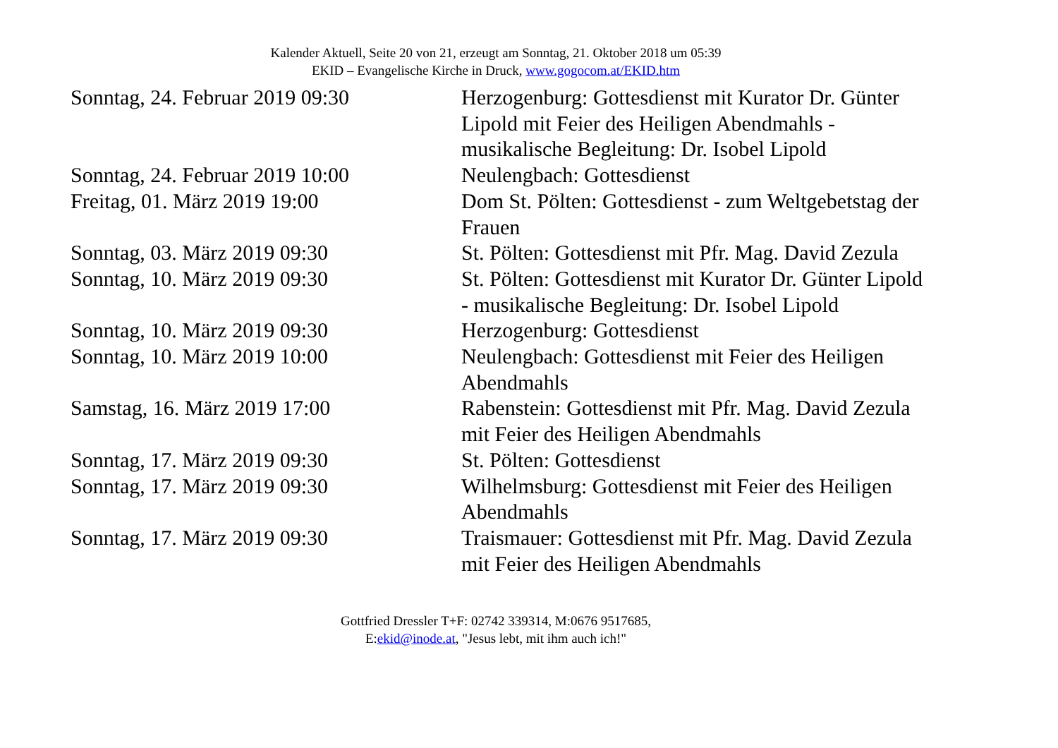Kalender Aktuell, Seite 20 von 21, erzeugt am Sonntag, 21. Oktober 2018 um 05:39
EKID – Evangelische Kirche in Druck, www.gogocom.at/EKID.htm
| Sonntag, 24. Februar 2019 09:30 | Herzogenburg: Gottesdienst mit Kurator Dr. Günter Lipold mit Feier des Heiligen Abendmahls - musikalische Begleitung: Dr. Isobel Lipold |
| Sonntag, 24. Februar 2019 10:00 | Neulengbach: Gottesdienst |
| Freitag, 01. März 2019 19:00 | Dom St. Pölten: Gottesdienst - zum Weltgebetstag der Frauen |
| Sonntag, 03. März 2019 09:30 | St. Pölten: Gottesdienst mit Pfr. Mag. David Zezula |
| Sonntag, 10. März 2019 09:30 | St. Pölten: Gottesdienst mit Kurator Dr. Günter Lipold - musikalische Begleitung: Dr. Isobel Lipold |
| Sonntag, 10. März 2019 09:30 | Herzogenburg: Gottesdienst |
| Sonntag, 10. März 2019 10:00 | Neulengbach: Gottesdienst mit Feier des Heiligen Abendmahls |
| Samstag, 16. März 2019 17:00 | Rabenstein: Gottesdienst mit Pfr. Mag. David Zezula mit Feier des Heiligen Abendmahls |
| Sonntag, 17. März 2019 09:30 | St. Pölten: Gottesdienst |
| Sonntag, 17. März 2019 09:30 | Wilhelmsburg: Gottesdienst mit Feier des Heiligen Abendmahls |
| Sonntag, 17. März 2019 09:30 | Traismauer: Gottesdienst mit Pfr. Mag. David Zezula mit Feier des Heiligen Abendmahls |
Gottfried Dressler T+F: 02742 339314, M:0676 9517685,
E:ekid@inode.at, "Jesus lebt, mit ihm auch ich!"